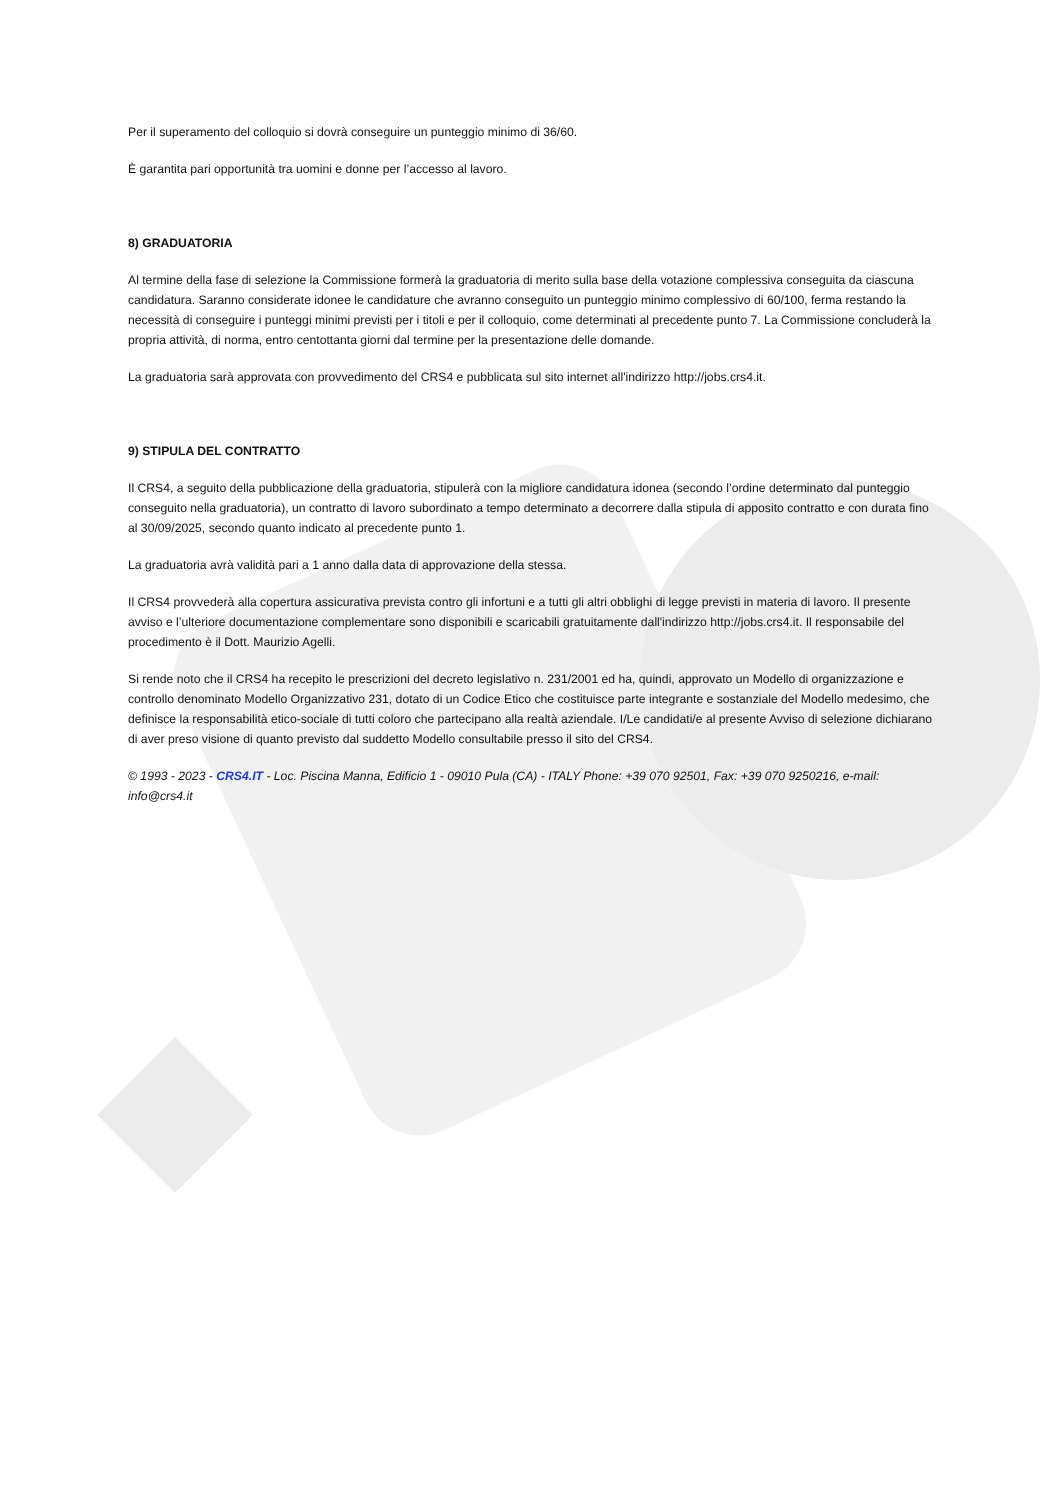Per il superamento del colloquio si dovrà conseguire un punteggio minimo di 36/60.
È garantita pari opportunità tra uomini e donne per l’accesso al lavoro.
8) GRADUATORIA
Al termine della fase di selezione la Commissione formerà la graduatoria di merito sulla base della votazione complessiva conseguita da ciascuna candidatura. Saranno considerate idonee le candidature che avranno conseguito un punteggio minimo complessivo di 60/100, ferma restando la necessità di conseguire i punteggi minimi previsti per i titoli e per il colloquio, come determinati al precedente punto 7. La Commissione concluderà la propria attività, di norma, entro centottanta giorni dal termine per la presentazione delle domande.
La graduatoria sarà approvata con provvedimento del CRS4 e pubblicata sul sito internet all'indirizzo http://jobs.crs4.it.
9) STIPULA DEL CONTRATTO
Il CRS4, a seguito della pubblicazione della graduatoria, stipulerà con la migliore candidatura idonea (secondo l’ordine determinato dal punteggio conseguito nella graduatoria), un contratto di lavoro subordinato a tempo determinato a decorrere dalla stipula di apposito contratto e con durata fino al 30/09/2025, secondo quanto indicato al precedente punto 1.
La graduatoria avrà validità pari a 1 anno dalla data di approvazione della stessa.
Il CRS4 provvederà alla copertura assicurativa prevista contro gli infortuni e a tutti gli altri obblighi di legge previsti in materia di lavoro. Il presente avviso e l’ulteriore documentazione complementare sono disponibili e scaricabili gratuitamente dall'indirizzo http://jobs.crs4.it. Il responsabile del procedimento è il Dott. Maurizio Agelli.
Si rende noto che il CRS4 ha recepito le prescrizioni del decreto legislativo n. 231/2001 ed ha, quindi, approvato un Modello di organizzazione e controllo denominato Modello Organizzativo 231, dotato di un Codice Etico che costituisce parte integrante e sostanziale del Modello medesimo, che definisce la responsabilità etico-sociale di tutti coloro che partecipano alla realtà aziendale. I/Le candidati/e al presente Avviso di selezione dichiarano di aver preso visione di quanto previsto dal suddetto Modello consultabile presso il sito del CRS4.
© 1993 - 2023 - CRS4.IT - Loc. Piscina Manna, Edificio 1 - 09010 Pula (CA) - ITALY Phone: +39 070 92501, Fax: +39 070 9250216, e-mail: info@crs4.it